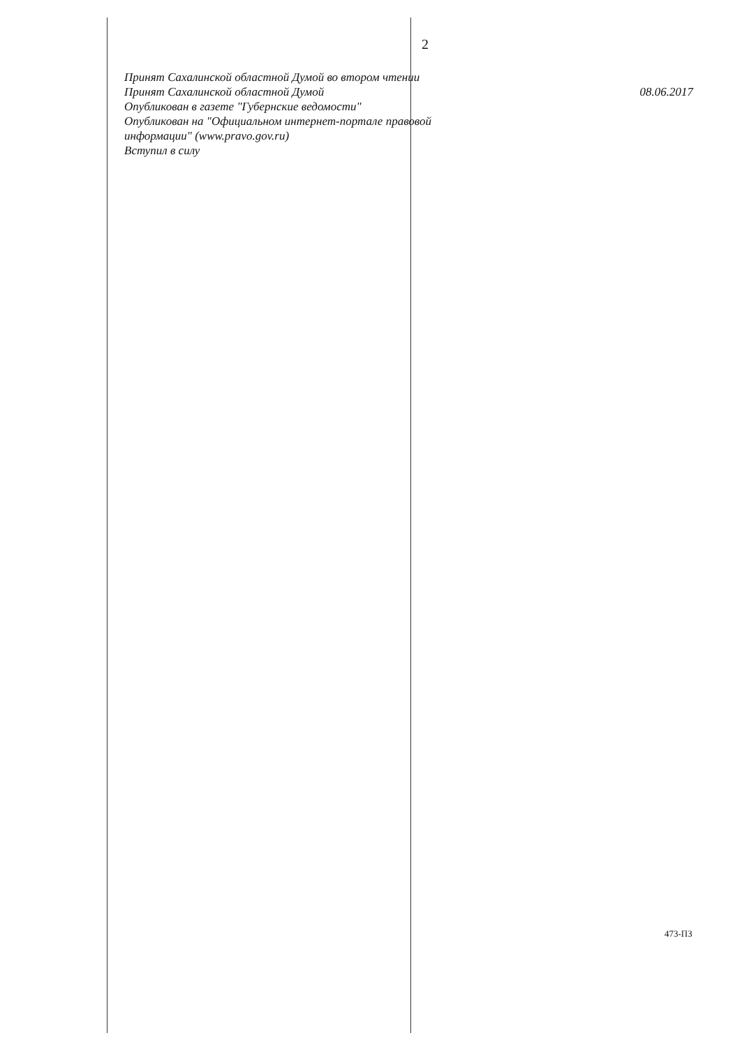2
Принят Сахалинской областной Думой во втором чтении
Принят Сахалинской областной Думой 08.06.2017
Опубликован в газете "Губернские ведомости"
Опубликован на "Официальном интернет-портале правовой
информации" (www.pravo.gov.ru)
Вступил в силу
473-ПЗ